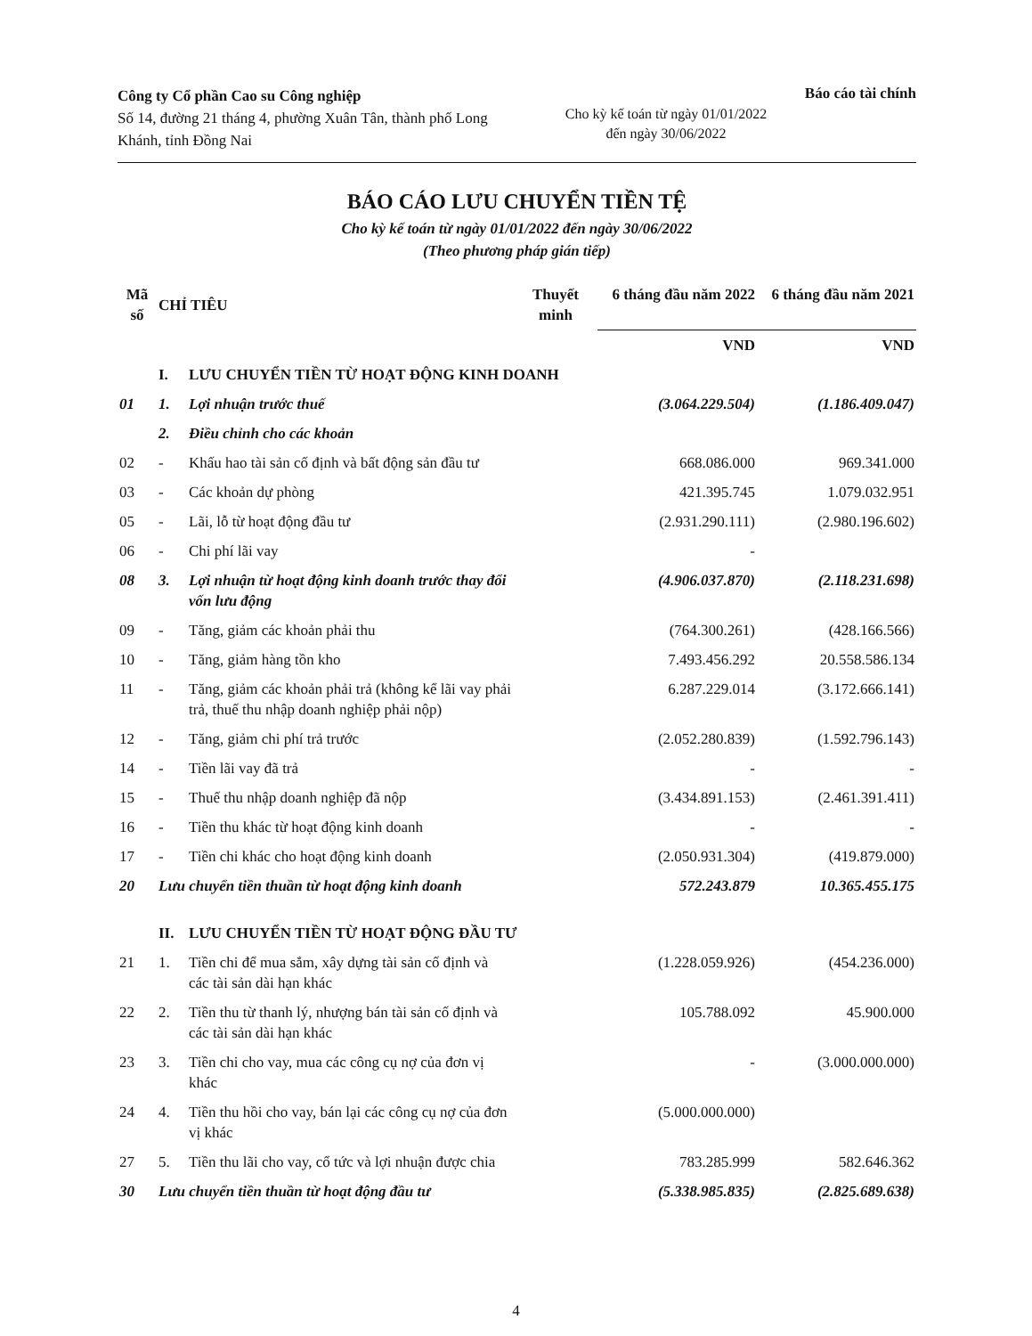Công ty Cổ phần Cao su Công nghiệp
Số 14, đường 21 tháng 4, phường Xuân Tân, thành phố Long Khánh, tỉnh Đồng Nai
Cho kỳ kế toán từ ngày 01/01/2022
đến ngày 30/06/2022
Báo cáo tài chính
BÁO CÁO LƯU CHUYỂN TIỀN TỆ
Cho kỳ kế toán từ ngày 01/01/2022 đến ngày 30/06/2022
(Theo phương pháp gián tiếp)
| Mã số | CHỈ TIÊU | | Thuyết minh | 6 tháng đầu năm 2022 | 6 tháng đầu năm 2021 |
| --- | --- | --- | --- | --- | --- |
| | | | | VND | VND |
| | I. | LƯU CHUYỂN TIỀN TỪ HOẠT ĐỘNG KINH DOANH | | | |
| 01 | 1. | Lợi nhuận trước thuế | | (3.064.229.504) | (1.186.409.047) |
| | 2. | Điều chỉnh cho các khoản | | | |
| 02 | - | Khấu hao tài sản cố định và bất động sản đầu tư | | 668.086.000 | 969.341.000 |
| 03 | - | Các khoản dự phòng | | 421.395.745 | 1.079.032.951 |
| 05 | - | Lãi, lỗ từ hoạt động đầu tư | | (2.931.290.111) | (2.980.196.602) |
| 06 | - | Chi phí lãi vay | | - | |
| 08 | 3. | Lợi nhuận từ hoạt động kinh doanh trước thay đổi vốn lưu động | | (4.906.037.870) | (2.118.231.698) |
| 09 | - | Tăng, giảm các khoản phải thu | | (764.300.261) | (428.166.566) |
| 10 | - | Tăng, giảm hàng tồn kho | | 7.493.456.292 | 20.558.586.134 |
| 11 | - | Tăng, giảm các khoản phải trả (không kể lãi vay phải trả, thuế thu nhập doanh nghiệp phải nộp) | | 6.287.229.014 | (3.172.666.141) |
| 12 | - | Tăng, giảm chi phí trả trước | | (2.052.280.839) | (1.592.796.143) |
| 14 | - | Tiền lãi vay đã trả | | - | - |
| 15 | - | Thuế thu nhập doanh nghiệp đã nộp | | (3.434.891.153) | (2.461.391.411) |
| 16 | - | Tiền thu khác từ hoạt động kinh doanh | | - | - |
| 17 | - | Tiền chi khác cho hoạt động kinh doanh | | (2.050.931.304) | (419.879.000) |
| 20 | Lưu chuyển tiền thuần từ hoạt động kinh doanh | | | 572.243.879 | 10.365.455.175 |
| | II. | LƯU CHUYỂN TIỀN TỪ HOẠT ĐỘNG ĐẦU TƯ | | | |
| 21 | 1. | Tiền chi để mua sắm, xây dựng tài sản cố định và các tài sản dài hạn khác | | (1.228.059.926) | (454.236.000) |
| 22 | 2. | Tiền thu từ thanh lý, nhượng bán tài sản cố định và các tài sản dài hạn khác | | 105.788.092 | 45.900.000 |
| 23 | 3. | Tiền chi cho vay, mua các công cụ nợ của đơn vị khác | | - | (3.000.000.000) |
| 24 | 4. | Tiền thu hồi cho vay, bán lại các công cụ nợ của đơn vị khác | | (5.000.000.000) | |
| 27 | 5. | Tiền thu lãi cho vay, cổ tức và lợi nhuận được chia | | 783.285.999 | 582.646.362 |
| 30 | Lưu chuyển tiền thuần từ hoạt động đầu tư | | | (5.338.985.835) | (2.825.689.638) |
4